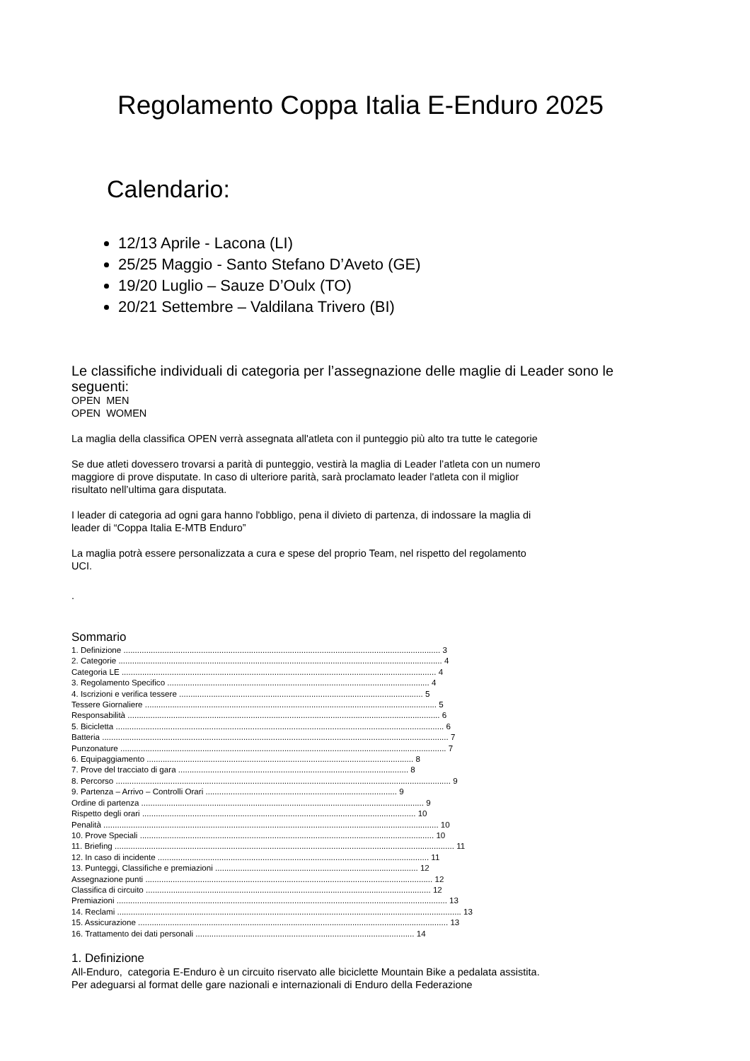Regolamento Coppa Italia E-Enduro 2025
Calendario:
12/13 Aprile - Lacona (LI)
25/25 Maggio - Santo Stefano D’Aveto (GE)
19/20 Luglio – Sauze D’Oulx (TO)
20/21 Settembre – Valdilana Trivero (BI)
Le classifiche individuali di categoria per l’assegnazione delle maglie di Leader sono le seguenti:
OPEN MEN
OPEN WOMEN
La maglia della classifica OPEN verrà assegnata all'atleta con il punteggio più alto tra tutte le categorie
Se due atleti dovessero trovarsi a parità di punteggio, vestirà la maglia di Leader l’atleta con un numero
maggiore di prove disputate. In caso di ulteriore parità, sarà proclamato leader l'atleta con il miglior
risultato nell’ultima gara disputata.
I leader di categoria ad ogni gara hanno l'obbligo, pena il divieto di partenza, di indossare la maglia di
leader di “Coppa Italia E-MTB Enduro”
La maglia potrà essere personalizzata a cura e spese del proprio Team, nel rispetto del regolamento
UCI.
.
Sommario
1. Definizione ........................................................................................................................................... 3
2. Categorie .............................................................................................................................................. 4
Categoria LE .......................................................................................................................................... 4
3. Regolamento Specifico ................................................................................................................... 4
4. Iscrizioni e verifica tessere ........................................................................................................... 5
Tessere Giornaliere ................................................................................................................................ 5
Responsabilità ......................................................................................................................................... 6
5. Bicicletta ................................................................................................................................................ 6
Batteria ........................................................................................................................................................ 7
Punzonature ............................................................................................................................................... 7
6. Equipaggiamento ..................................................................................................................... 8
7. Prove del tracciato di gara ..................................................................................................... 8
8. Percorso ................................................................................................................................................... 9
9. Partenza – Arrivo – Controlli Orari .................................................................................... 9
Ordine di partenza ............................................................................................................................ 9
Rispetto degli orari ........................................................................................................................ 10
Penalità ................................................................................................................................................... 10
10. Prove Speciali ................................................................................................................................. 10
11. Briefing ..................................................................................................................................................... 11
12. In caso di incidente ....................................................................................................................... 11
13. Punteggi, Classifiche e premiazioni ......................................................................................... 12
Assegnazione punti .............................................................................................................................. 12
Classifica di circuito ............................................................................................................................. 12
Premiazioni ................................................................................................................................................. 13
14. Reclami ....................................................................................................................................................... 13
15. Assicurazione ........................................................................................................................................ 13
16. Trattamento dei dati personali ................................................................................................ 14
1. Definizione
All-Enduro, categoria E-Enduro è un circuito riservato alle biciclette Mountain Bike a pedalata assistita.
Per adeguarsi al format delle gare nazionali e internazionali di Enduro della Federazione